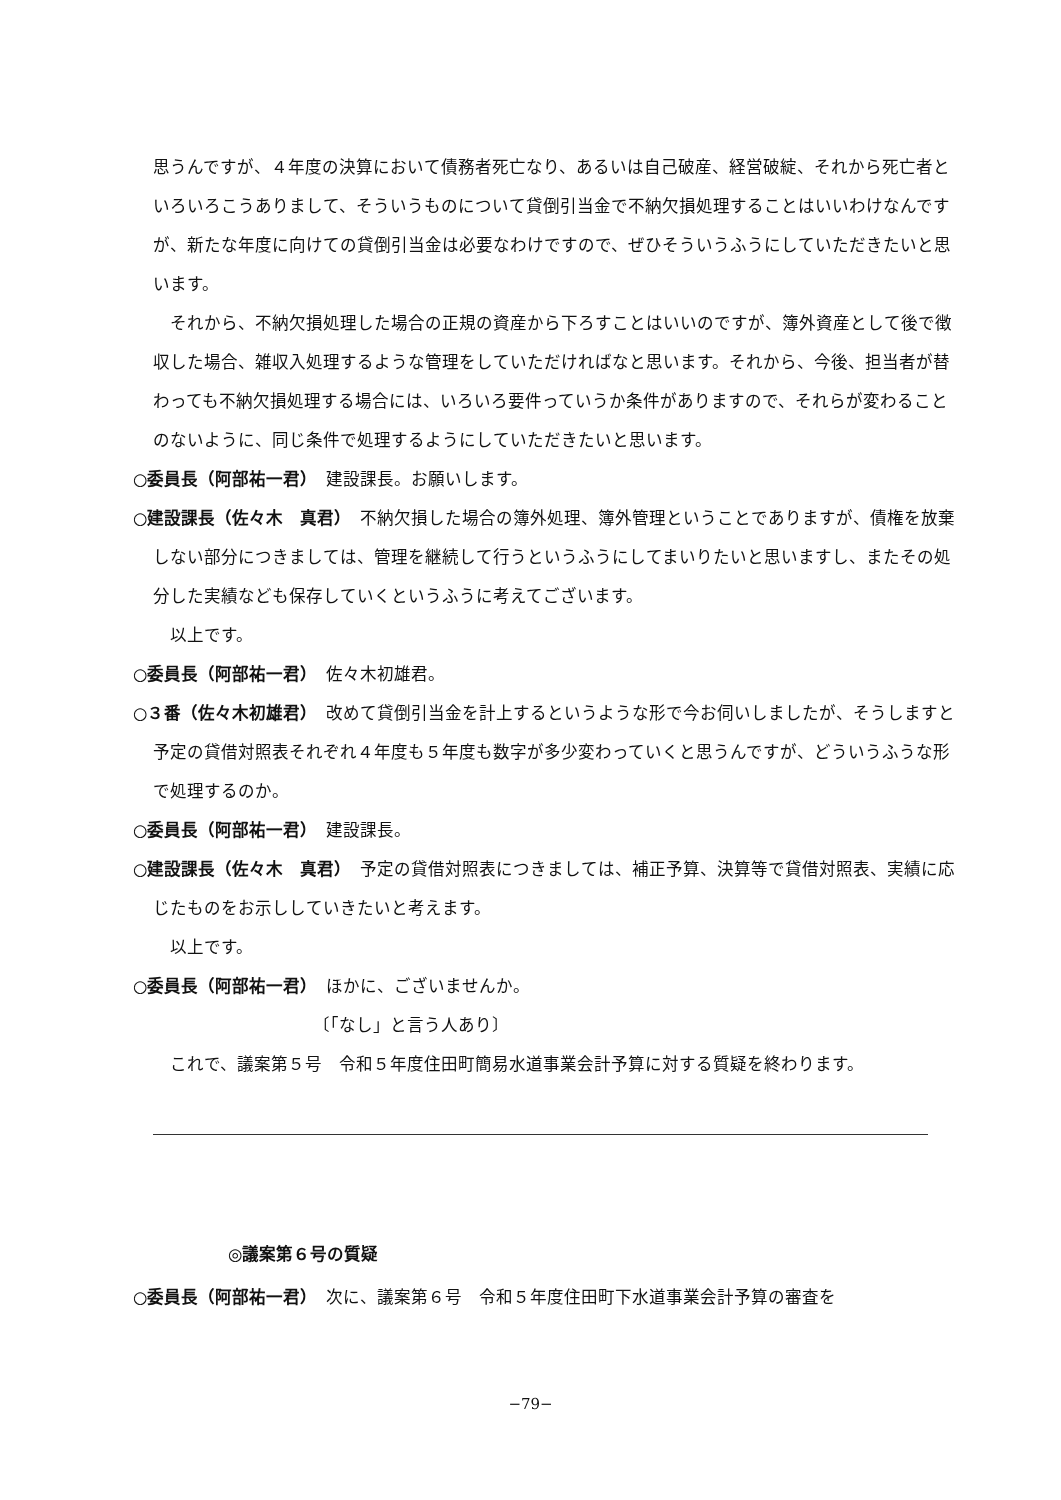思うんですが、４年度の決算において債務者死亡なり、あるいは自己破産、経営破綻、それから死亡者といろいろこうありまして、そういうものについて貸倒引当金で不納欠損処理することはいいわけなんですが、新たな年度に向けての貸倒引当金は必要なわけですので、ぜひそういうふうにしていただきたいと思います。
　それから、不納欠損処理した場合の正規の資産から下ろすことはいいのですが、簿外資産として後で徴収した場合、雑収入処理するような管理をしていただければなと思います。それから、今後、担当者が替わっても不納欠損処理する場合には、いろいろ要件っていうか条件がありますので、それらが変わることのないように、同じ条件で処理するようにしていただきたいと思います。
○委員長（阿部祐一君）　建設課長。お願いします。
○建設課長（佐々木　真君）　不納欠損した場合の簿外処理、簿外管理ということでありますが、債権を放棄しない部分につきましては、管理を継続して行うというふうにしてまいりたいと思いますし、またその処分した実績なども保存していくというふうに考えてございます。
　以上です。
○委員長（阿部祐一君）　佐々木初雄君。
○３番（佐々木初雄君）　改めて貸倒引当金を計上するというような形で今お伺いしましたが、そうしますと予定の貸借対照表それぞれ４年度も５年度も数字が多少変わっていくと思うんですが、どういうふうな形で処理するのか。
○委員長（阿部祐一君）　建設課長。
○建設課長（佐々木　真君）　予定の貸借対照表につきましては、補正予算、決算等で貸借対照表、実績に応じたものをお示ししていきたいと考えます。
　以上です。
○委員長（阿部祐一君）　ほかに、ございませんか。
〔「なし」と言う人あり〕
　これで、議案第５号　令和５年度住田町簡易水道事業会計予算に対する質疑を終わります。
◎議案第６号の質疑
○委員長（阿部祐一君）　次に、議案第６号　令和５年度住田町下水道事業会計予算の審査を
−79−